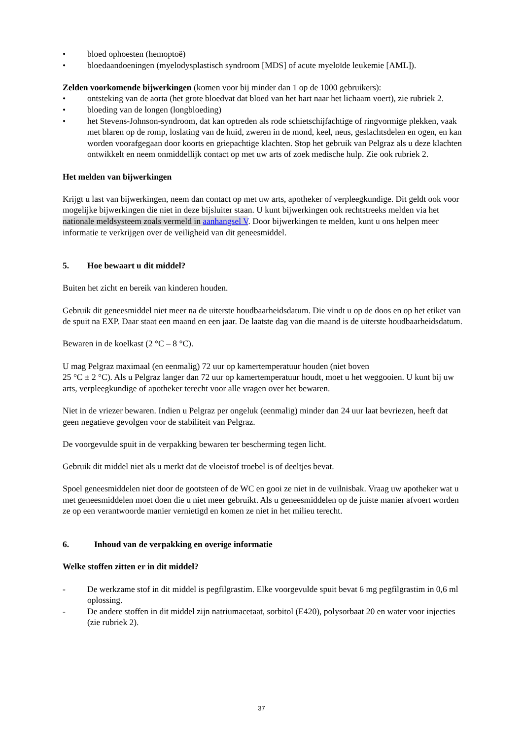• bloed ophoesten (hemoptoë)
• bloedaandoeningen (myelodysplastisch syndroom [MDS] of acute myeloïde leukemie [AML]).
Zelden voorkomende bijwerkingen (komen voor bij minder dan 1 op de 1000 gebruikers):
• ontsteking van de aorta (het grote bloedvat dat bloed van het hart naar het lichaam voert), zie rubriek 2.
• bloeding van de longen (longbloeding)
• het Stevens-Johnson-syndroom, dat kan optreden als rode schietschijfachtige of ringvormige plekken, vaak met blaren op de romp, loslating van de huid, zweren in de mond, keel, neus, geslachtsdelen en ogen, en kan worden voorafgegaan door koorts en griepachtige klachten. Stop het gebruik van Pelgraz als u deze klachten ontwikkelt en neem onmiddellijk contact op met uw arts of zoek medische hulp. Zie ook rubriek 2.
Het melden van bijwerkingen
Krijgt u last van bijwerkingen, neem dan contact op met uw arts, apotheker of verpleegkundige. Dit geldt ook voor mogelijke bijwerkingen die niet in deze bijsluiter staan. U kunt bijwerkingen ook rechtstreeks melden via het nationale meldsysteem zoals vermeld in aanhangsel V. Door bijwerkingen te melden, kunt u ons helpen meer informatie te verkrijgen over de veiligheid van dit geneesmiddel.
5. Hoe bewaart u dit middel?
Buiten het zicht en bereik van kinderen houden.
Gebruik dit geneesmiddel niet meer na de uiterste houdbaarheidsdatum. Die vindt u op de doos en op het etiket van de spuit na EXP. Daar staat een maand en een jaar. De laatste dag van die maand is de uiterste houdbaarheidsdatum.
Bewaren in de koelkast (2 °C – 8 °C).
U mag Pelgraz maximaal (en eenmalig) 72 uur op kamertemperatuur houden (niet boven
25 °C ± 2 °C). Als u Pelgraz langer dan 72 uur op kamertemperatuur houdt, moet u het weggooien. U kunt bij uw arts, verpleegkundige of apotheker terecht voor alle vragen over het bewaren.
Niet in de vriezer bewaren. Indien u Pelgraz per ongeluk (eenmalig) minder dan 24 uur laat bevriezen, heeft dat geen negatieve gevolgen voor de stabiliteit van Pelgraz.
De voorgevulde spuit in de verpakking bewaren ter bescherming tegen licht.
Gebruik dit middel niet als u merkt dat de vloeistof troebel is of deeltjes bevat.
Spoel geneesmiddelen niet door de gootsteen of de WC en gooi ze niet in de vuilnisbak. Vraag uw apotheker wat u met geneesmiddelen moet doen die u niet meer gebruikt. Als u geneesmiddelen op de juiste manier afvoert worden ze op een verantwoorde manier vernietigd en komen ze niet in het milieu terecht.
6. Inhoud van de verpakking en overige informatie
Welke stoffen zitten er in dit middel?
- De werkzame stof in dit middel is pegfilgrastim. Elke voorgevulde spuit bevat 6 mg pegfilgrastim in 0,6 ml oplossing.
- De andere stoffen in dit middel zijn natriumacetaat, sorbitol (E420), polysorbaat 20 en water voor injecties (zie rubriek 2).
37